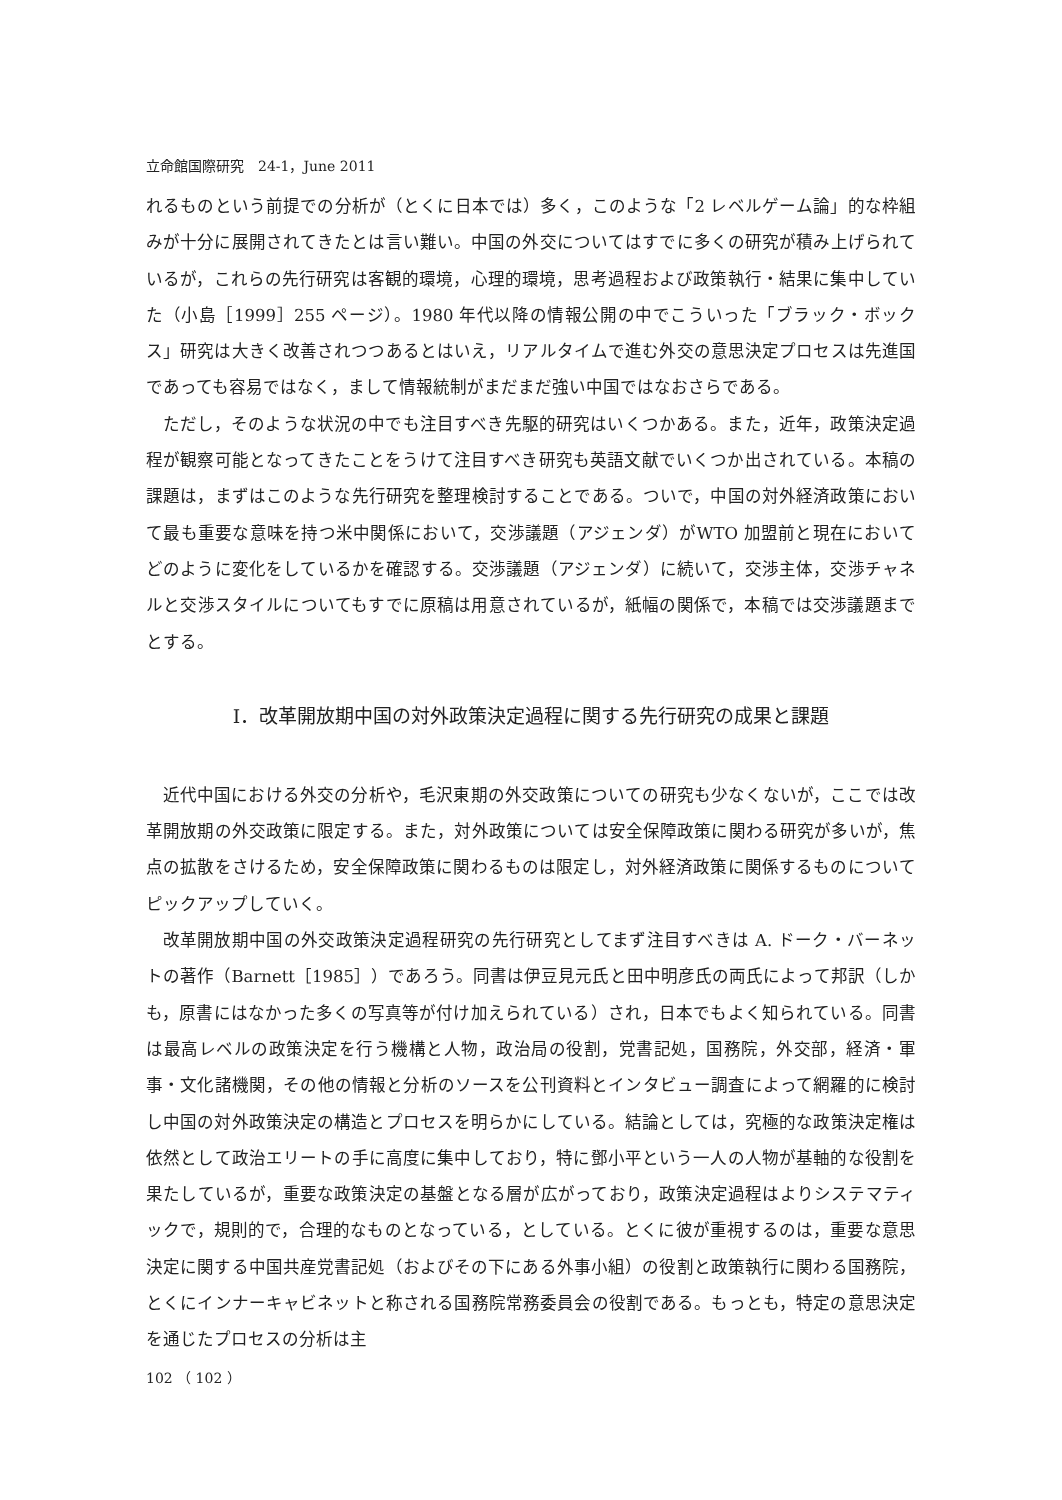立命館国際研究　24-1，June 2011
れるものという前提での分析が（とくに日本では）多く，このような「2 レベルゲーム論」的な枠組みが十分に展開されてきたとは言い難い。中国の外交についてはすでに多くの研究が積み上げられているが，これらの先行研究は客観的環境，心理的環境，思考過程および政策執行・結果に集中していた（小島［1999］255 ページ）。1980 年代以降の情報公開の中でこういった「ブラック・ボックス」研究は大きく改善されつつあるとはいえ，リアルタイムで進む外交の意思決定プロセスは先進国であっても容易ではなく，まして情報統制がまだまだ強い中国ではなおさらである。
ただし，そのような状況の中でも注目すべき先駆的研究はいくつかある。また，近年，政策決定過程が観察可能となってきたことをうけて注目すべき研究も英語文献でいくつか出されている。本稿の課題は，まずはこのような先行研究を整理検討することである。ついで，中国の対外経済政策において最も重要な意味を持つ米中関係において，交渉議題（アジェンダ）がWTO 加盟前と現在においてどのように変化をしているかを確認する。交渉議題（アジェンダ）に続いて，交渉主体，交渉チャネルと交渉スタイルについてもすでに原稿は用意されているが，紙幅の関係で，本稿では交渉議題までとする。
Ⅰ．改革開放期中国の対外政策決定過程に関する先行研究の成果と課題
近代中国における外交の分析や，毛沢東期の外交政策についての研究も少なくないが，ここでは改革開放期の外交政策に限定する。また，対外政策については安全保障政策に関わる研究が多いが，焦点の拡散をさけるため，安全保障政策に関わるものは限定し，対外経済政策に関係するものについてピックアップしていく。
改革開放期中国の外交政策決定過程研究の先行研究としてまず注目すべきは A. ドーク・バーネットの著作（Barnett［1985］）であろう。同書は伊豆見元氏と田中明彦氏の両氏によって邦訳（しかも，原書にはなかった多くの写真等が付け加えられている）され，日本でもよく知られている。同書は最高レベルの政策決定を行う機構と人物，政治局の役割，党書記処，国務院，外交部，経済・軍事・文化諸機関，その他の情報と分析のソースを公刊資料とインタビュー調査によって網羅的に検討し中国の対外政策決定の構造とプロセスを明らかにしている。結論としては，究極的な政策決定権は依然として政治エリートの手に高度に集中しており，特に鄧小平という一人の人物が基軸的な役割を果たしているが，重要な政策決定の基盤となる層が広がっており，政策決定過程はよりシステマティックで，規則的で，合理的なものとなっている，としている。とくに彼が重視するのは，重要な意思決定に関する中国共産党書記処（およびその下にある外事小組）の役割と政策執行に関わる国務院，とくにインナーキャビネットと称される国務院常務委員会の役割である。もっとも，特定の意思決定を通じたプロセスの分析は主
102 （ 102 ）